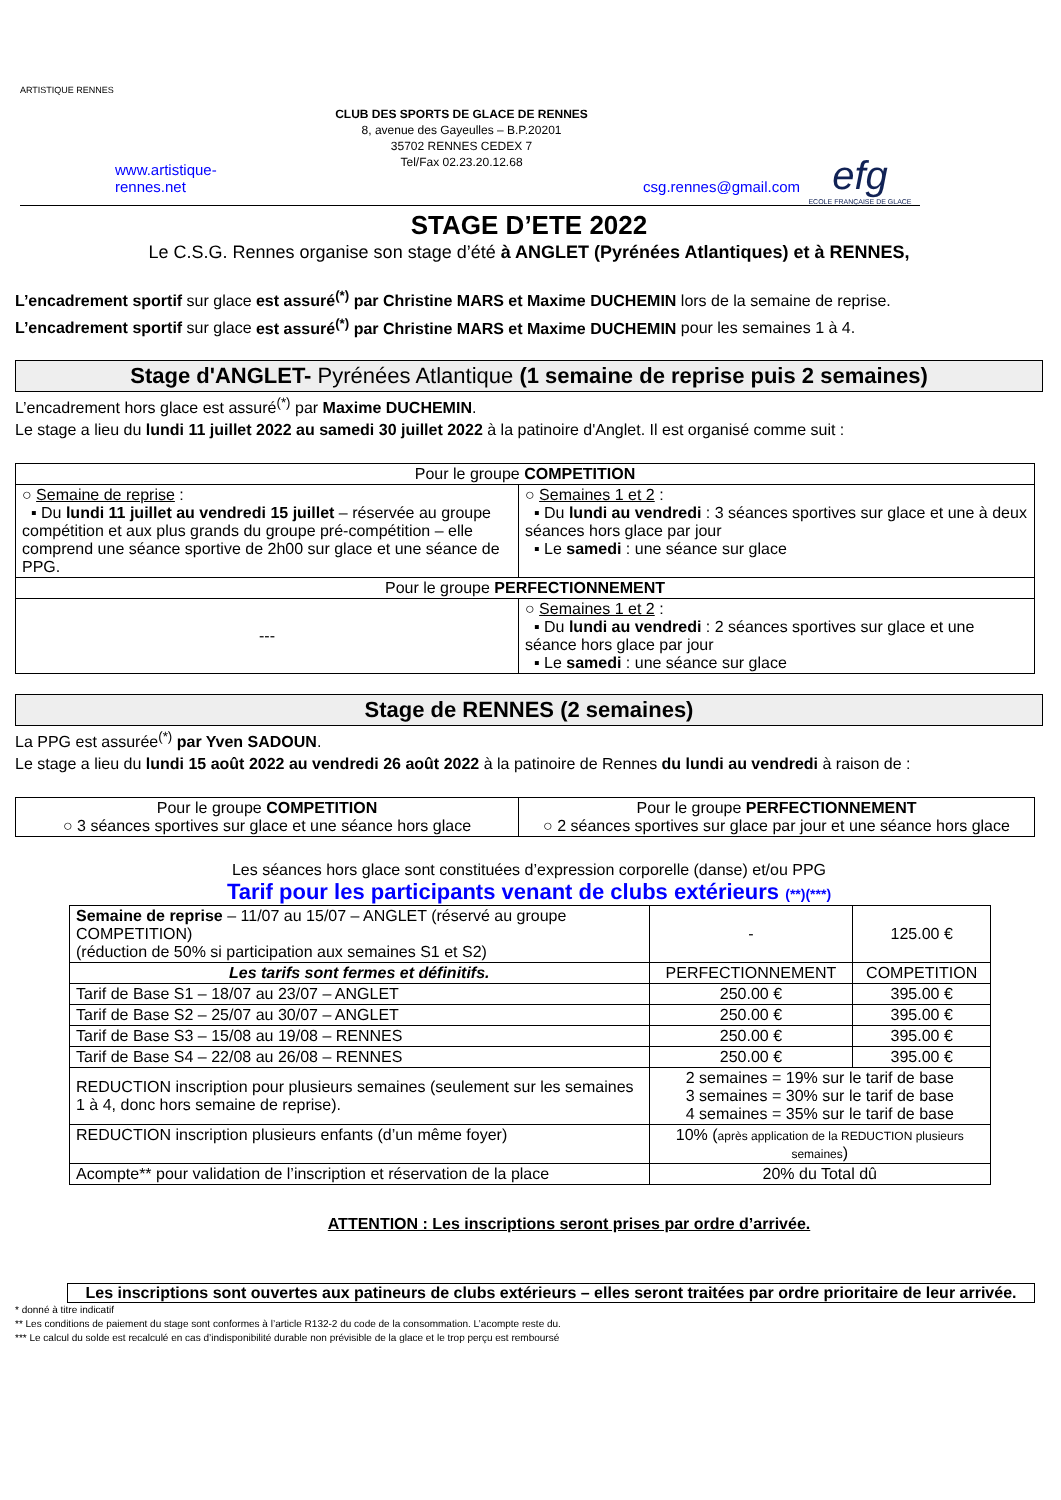ARTISTIQUE RENNES
www.artistique-rennes.net
CLUB DES SPORTS DE GLACE DE RENNES
8, avenue des Gayeulles – B.P.20201
35702 RENNES CEDEX 7
Tel/Fax 02.23.20.12.68
csg.rennes@gmail.com
efg
ECOLE FRANÇAISE DE GLACE
STAGE D’ETE 2022
Le C.S.G. Rennes organise son stage d’été à ANGLET (Pyrénées Atlantiques) et à RENNES,
L’encadrement sportif sur glace est assuré<sup>(*)</sup> par Christine MARS et Maxime DUCHEMIN lors de la semaine de reprise.
L’encadrement sportif sur glace est assuré<sup>(*)</sup> par Christine MARS et Maxime DUCHEMIN pour les semaines 1 à 4.
Stage d'ANGLET- Pyrénées Atlantique (1 semaine de reprise puis 2 semaines)
L’encadrement hors glace est assuré<sup>(*)</sup> par Maxime DUCHEMIN.
Le stage a lieu du lundi 11 juillet 2022 au samedi 30 juillet 2022 à la patinoire d'Anglet. Il est organisé comme suit :
| Pour le groupe COMPETITION | |
| ○ Semaine de reprise : ▪ Du lundi 11 juillet au vendredi 15 juillet – réservée au groupe compétition et aux plus grands du groupe pré-compétition – elle comprend une séance sportive de 2h00 sur glace et une séance de PPG. | ○ Semaines 1 et 2 : ▪ Du lundi au vendredi : 3 séances sportives sur glace et une à deux séances hors glace par jour ▪ Le samedi : une séance sur glace |
| Pour le groupe PERFECTIONNEMENT | |
| --- | ○ Semaines 1 et 2 : ▪ Du lundi au vendredi : 2 séances sportives sur glace et une séance hors glace par jour ▪ Le samedi : une séance sur glace |
Stage de RENNES (2 semaines)
La PPG est assurée<sup>(*)</sup> par Yven SADOUN.
Le stage a lieu du lundi 15 août 2022 au vendredi 26 août 2022 à la patinoire de Rennes du lundi au vendredi à raison de :
| Pour le groupe COMPETITION ○ 3 séances sportives sur glace et une séance hors glace | Pour le groupe PERFECTIONNEMENT ○ 2 séances sportives sur glace par jour et une séance hors glace |
Les séances hors glace sont constituées d’expression corporelle (danse) et/ou PPG
Tarif pour les participants venant de clubs extérieurs (**)(***)
| Semaine de reprise – 11/07 au 15/07 – ANGLET (réservé au groupe COMPETITION) (réduction de 50% si participation aux semaines S1 et S2) | - | 125.00 € |
| Les tarifs sont fermes et définitifs. | PERFECTIONNEMENT | COMPETITION |
| Tarif de Base S1 – 18/07 au 23/07 – ANGLET | 250.00 € | 395.00 € |
| Tarif de Base S2 – 25/07 au 30/07 – ANGLET | 250.00 € | 395.00 € |
| Tarif de Base S3 – 15/08 au 19/08 – RENNES | 250.00 € | 395.00 € |
| Tarif de Base S4 – 22/08 au 26/08 – RENNES | 250.00 € | 395.00 € |
| REDUCTION inscription pour plusieurs semaines (seulement sur les semaines 1 à 4, donc hors semaine de reprise). | 2 semaines = 19% sur le tarif de base 3 semaines = 30% sur le tarif de base 4 semaines = 35% sur le tarif de base | |
| REDUCTION inscription plusieurs enfants (d’un même foyer) | 10% ( après application de la REDUCTION plusieurs semaines ) | |
| Acompte** pour validation de l’inscription et réservation de la place | 20% du Total dû | |
ATTENTION : Les inscriptions seront prises par ordre d’arrivée.
Les inscriptions sont ouvertes aux patineurs de clubs extérieurs – elles seront traitées par ordre prioritaire de leur arrivée.
* donné à titre indicatif
** Les conditions de paiement du stage sont conformes à l’article R132-2 du code de la consommation. L’acompte reste du.
*** Le calcul du solde est recalculé en cas d’indisponibilité durable non prévisible de la glace et le trop perçu est remboursé